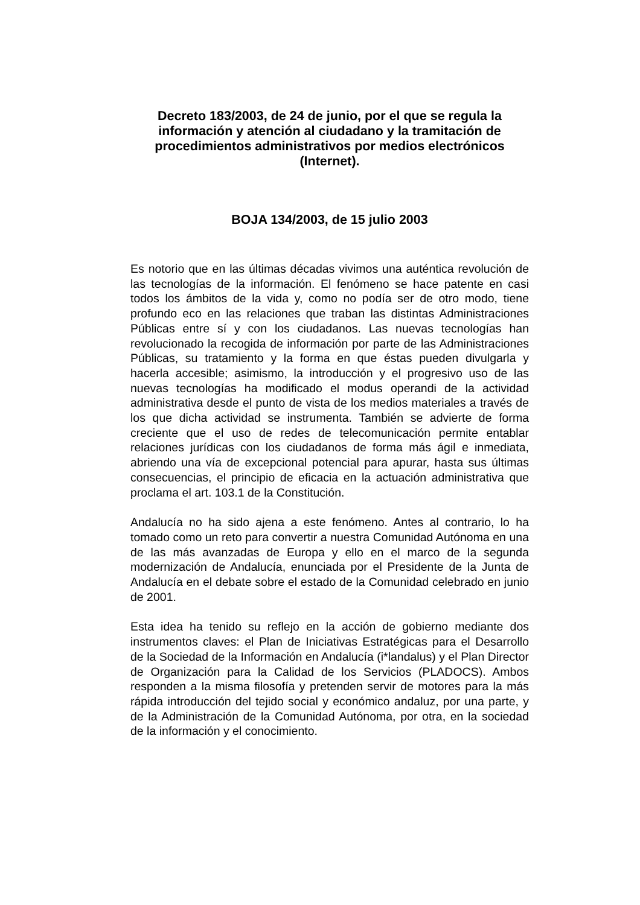Decreto 183/2003, de 24 de junio, por el que se regula la información y atención al ciudadano y la tramitación de procedimientos administrativos por medios electrónicos (Internet).
BOJA 134/2003, de 15 julio 2003
Es notorio que en las últimas décadas vivimos una auténtica revolución de las tecnologías de la información. El fenómeno se hace patente en casi todos los ámbitos de la vida y, como no podía ser de otro modo, tiene profundo eco en las relaciones que traban las distintas Administraciones Públicas entre sí y con los ciudadanos. Las nuevas tecnologías han revolucionado la recogida de información por parte de las Administraciones Públicas, su tratamiento y la forma en que éstas pueden divulgarla y hacerla accesible; asimismo, la introducción y el progresivo uso de las nuevas tecnologías ha modificado el modus operandi de la actividad administrativa desde el punto de vista de los medios materiales a través de los que dicha actividad se instrumenta. También se advierte de forma creciente que el uso de redes de telecomunicación permite entablar relaciones jurídicas con los ciudadanos de forma más ágil e inmediata, abriendo una vía de excepcional potencial para apurar, hasta sus últimas consecuencias, el principio de eficacia en la actuación administrativa que proclama el art. 103.1 de la Constitución.
Andalucía no ha sido ajena a este fenómeno. Antes al contrario, lo ha tomado como un reto para convertir a nuestra Comunidad Autónoma en una de las más avanzadas de Europa y ello en el marco de la segunda modernización de Andalucía, enunciada por el Presidente de la Junta de Andalucía en el debate sobre el estado de la Comunidad celebrado en junio de 2001.
Esta idea ha tenido su reflejo en la acción de gobierno mediante dos instrumentos claves: el Plan de Iniciativas Estratégicas para el Desarrollo de la Sociedad de la Información en Andalucía (i*landalus) y el Plan Director de Organización para la Calidad de los Servicios (PLADOCS). Ambos responden a la misma filosofía y pretenden servir de motores para la más rápida introducción del tejido social y económico andaluz, por una parte, y de la Administración de la Comunidad Autónoma, por otra, en la sociedad de la información y el conocimiento.